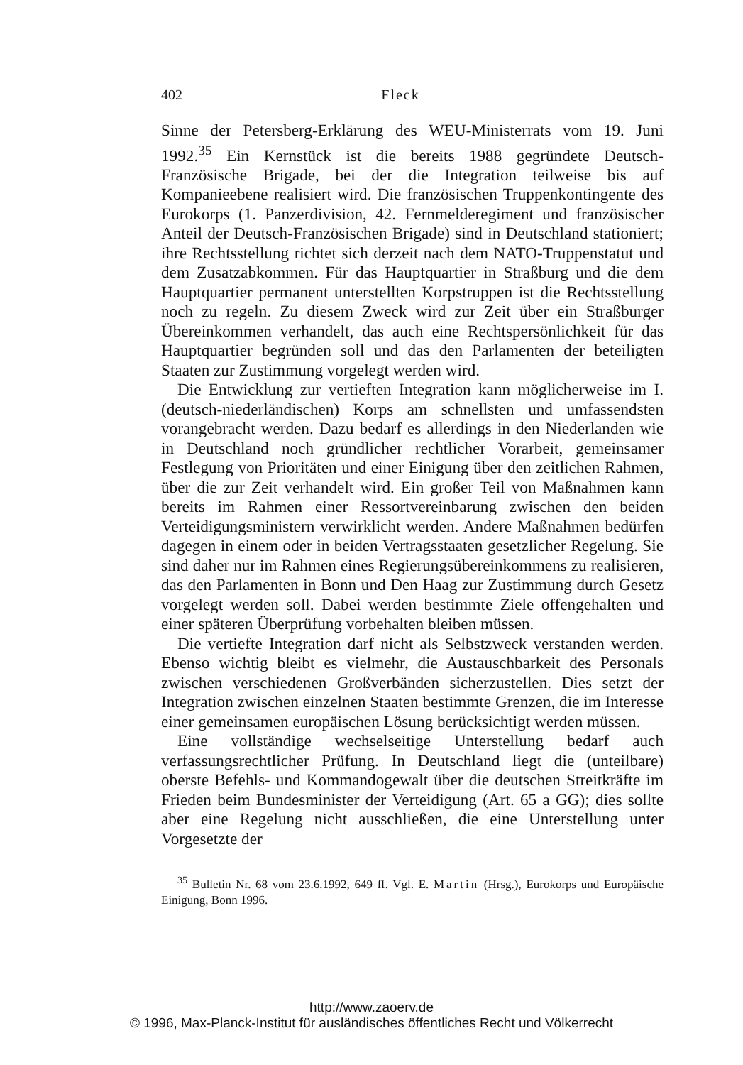402 Fleck
Sinne der Petersberg-Erklärung des WEU-Ministerrats vom 19. Juni 1992.<sup>35</sup> Ein Kernstück ist die bereits 1988 gegründete Deutsch-Französische Brigade, bei der die Integration teilweise bis auf Kompanieebene realisiert wird. Die französischen Truppenkontingente des Eurokorps (1. Panzerdivision, 42. Fernmelderegiment und französischer Anteil der Deutsch-Französischen Brigade) sind in Deutschland stationiert; ihre Rechtsstellung richtet sich derzeit nach dem NATO-Truppenstatut und dem Zusatzabkommen. Für das Hauptquartier in Straßburg und die dem Hauptquartier permanent unterstellten Korpstruppen ist die Rechtsstellung noch zu regeln. Zu diesem Zweck wird zur Zeit über ein Straßburger Übereinkommen verhandelt, das auch eine Rechtspersönlichkeit für das Hauptquartier begründen soll und das den Parlamenten der beteiligten Staaten zur Zustimmung vorgelegt werden wird.
Die Entwicklung zur vertieften Integration kann möglicherweise im I. (deutsch-niederländischen) Korps am schnellsten und umfassendsten vorangebracht werden. Dazu bedarf es allerdings in den Niederlanden wie in Deutschland noch gründlicher rechtlicher Vorarbeit, gemeinsamer Festlegung von Prioritäten und einer Einigung über den zeitlichen Rahmen, über die zur Zeit verhandelt wird. Ein großer Teil von Maßnahmen kann bereits im Rahmen einer Ressortvereinbarung zwischen den beiden Verteidigungsministern verwirklicht werden. Andere Maßnahmen bedürfen dagegen in einem oder in beiden Vertragsstaaten gesetzlicher Regelung. Sie sind daher nur im Rahmen eines Regierungsübereinkommens zu realisieren, das den Parlamenten in Bonn und Den Haag zur Zustimmung durch Gesetz vorgelegt werden soll. Dabei werden bestimmte Ziele offengehalten und einer späteren Überprüfung vorbehalten bleiben müssen.
Die vertiefte Integration darf nicht als Selbstzweck verstanden werden. Ebenso wichtig bleibt es vielmehr, die Austauschbarkeit des Personals zwischen verschiedenen Großverbänden sicherzustellen. Dies setzt der Integration zwischen einzelnen Staaten bestimmte Grenzen, die im Interesse einer gemeinsamen europäischen Lösung berücksichtigt werden müssen.
Eine vollständige wechselseitige Unterstellung bedarf auch verfassungsrechtlicher Prüfung. In Deutschland liegt die (unteilbare) oberste Befehls- und Kommandogewalt über die deutschen Streitkräfte im Frieden beim Bundesminister der Verteidigung (Art. 65 a GG); dies sollte aber eine Regelung nicht ausschließen, die eine Unterstellung unter Vorgesetzte der
<sup>35</sup> Bulletin Nr. 68 vom 23.6.1992, 649 ff. Vgl. E. Martin (Hrsg.), Eurokorps und Europäische Einigung, Bonn 1996.
http://www.zaoerv.de
© 1996, Max-Planck-Institut für ausländisches öffentliches Recht und Völkerrecht